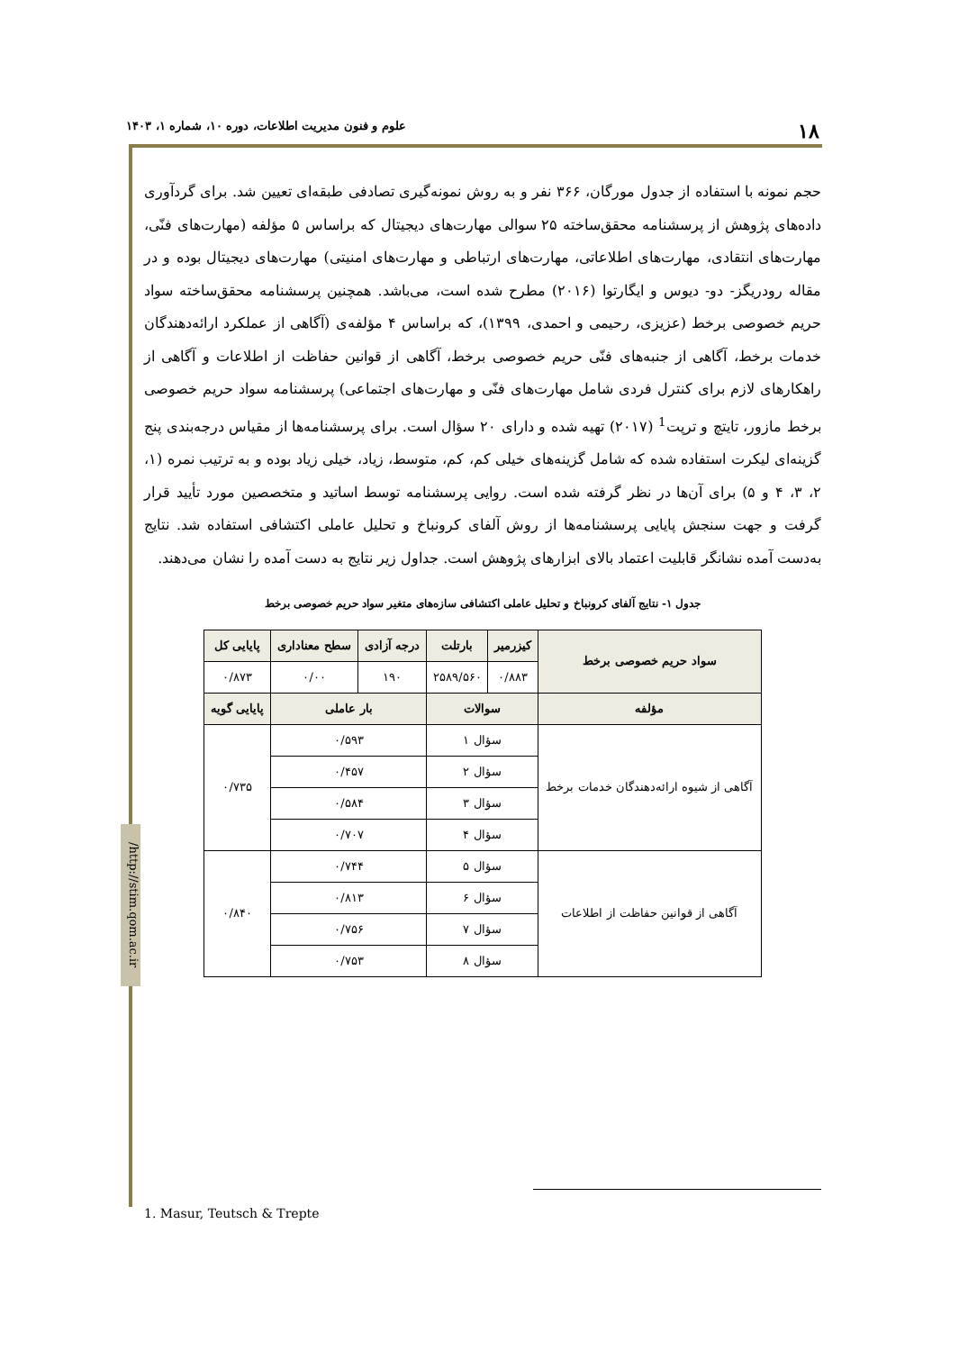۱۸ علوم و فنون مدیریت اطلاعات، دوره ۱۰، شماره ۱، ۱۴۰۳
/http://stim.qom.ac.ir
حجم نمونه با استفاده از جدول مورگان، ۳۶۶ نفر و به روش نمونه‌گیری تصادفی طبقه‌ای تعیین شد. برای گردآوری داده‌های پژوهش از پرسشنامه محقق‌ساخته ۲۵ سوالی مهارت‌های دیجیتال که براساس ۵ مؤلفه (مهارت‌های فنّی، مهارت‌های انتقادی، مهارت‌های اطلاعاتی، مهارت‌های ارتباطی و مهارت‌های امنیتی) مهارت‌های دیجیتال بوده و در مقاله رودریگز- دو- دیوس و ایگارتوا (۲۰۱۶) مطرح شده است، می‌باشد. همچنین پرسشنامه محقق‌ساخته سواد حریم خصوصی برخط (عزیزی، رحیمی و احمدی، ۱۳۹۹)، که براساس ۴ مؤلفه‌ی (آگاهی از عملکرد ارائه‌دهندگان خدمات برخط، آگاهی از جنبه‌های فنّی حریم خصوصی برخط، آگاهی از قوانین حفاظت از اطلاعات و آگاهی از راهکارهای لازم برای کنترل فردی شامل مهارت‌های فنّی و مهارت‌های اجتماعی) پرسشنامه سواد حریم خصوصی برخط مازور، تایتچ و ترپت<sup>1</sup> (۲۰۱۷) تهیه شده و دارای ۲۰ سؤال است. برای پرسشنامه‌ها از مقیاس درجه‌بندی پنج گزینه‌ای لیکرت استفاده شده که شامل گزینه‌های خیلی کم، کم، متوسط، زیاد، خیلی زیاد بوده و به ترتیب نمره (۱، ۲، ۳، ۴ و ۵) برای آن‌ها در نظر گرفته شده است. روایی پرسشنامه توسط اساتید و متخصصین مورد تأیید قرار گرفت و جهت سنجش پایایی پرسشنامه‌ها از روش آلفای کرونباخ و تحلیل عاملی اکتشافی استفاده شد. نتایج به‌دست آمده نشانگر قابلیت اعتماد بالای ابزارهای پژوهش است. جداول زیر نتایج به دست آمده را نشان می‌دهند.
جدول ۱- نتایج آلفای کرونباخ و تحلیل عاملی اکتشافی سازه‌های متغیر سواد حریم خصوصی برخط
| سواد حریم خصوصی برخط | کیزرمیر | بارتلت | درجه آزادی | سطح معناداری | پایایی کل |
| --- | --- | --- | --- | --- | --- |
| | ۰/۸۸۳ | ۲۵۸۹/۵۶۰ | ۱۹۰ | ۰/۰۰ | ۰/۸۷۳ |
| مؤلفه | سوالات | | بار عاملی | | پایایی گویه |
| آگاهی از شیوه ارائه‌دهندگان خدمات برخط | سؤال ۱ | | ۰/۵۹۳ | | ۰/۷۳۵ |
| | سؤال ۲ | | ۰/۴۵۷ | | |
| | سؤال ۳ | | ۰/۵۸۴ | | |
| | سؤال ۴ | | ۰/۷۰۷ | | |
| آگاهی از قوانین حفاظت از اطلاعات | سؤال ۵ | | ۰/۷۴۴ | | ۰/۸۴۰ |
| | سؤال ۶ | | ۰/۸۱۳ | | |
| | سؤال ۷ | | ۰/۷۵۶ | | |
| | سؤال ۸ | | ۰/۷۵۳ | | |
1. Masur, Teutsch & Trepte